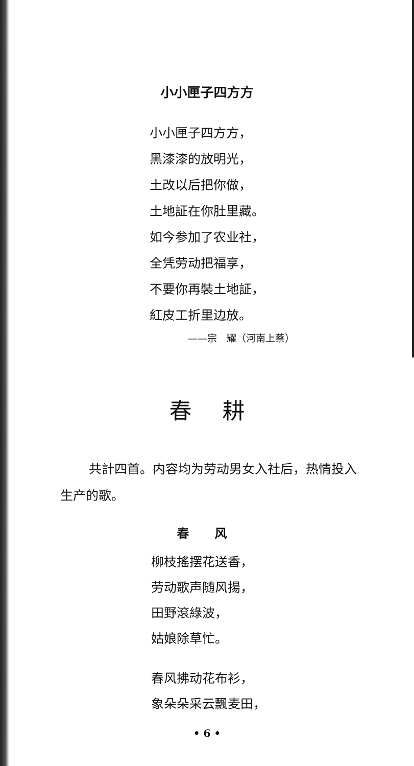小小匣子四方方
小小匣子四方方，
黑漆漆的放明光，
土改以后把你做，
土地証在你肚里藏。
如今参加了农业社，
全凭劳动把福享，
不要你再裝土地証，
紅皮工折里边放。
——宗　耀（河南上蔡）
春耕
共計四首。内容均为劳动男女入社后，热情投入生产的歌。
春风
柳枝搖摆花送香，
劳动歌声随风揚，
田野滾綠波，
姑娘除草忙。
春风拂动花布衫，
象朵朵采云飄麦田，
• 6 •